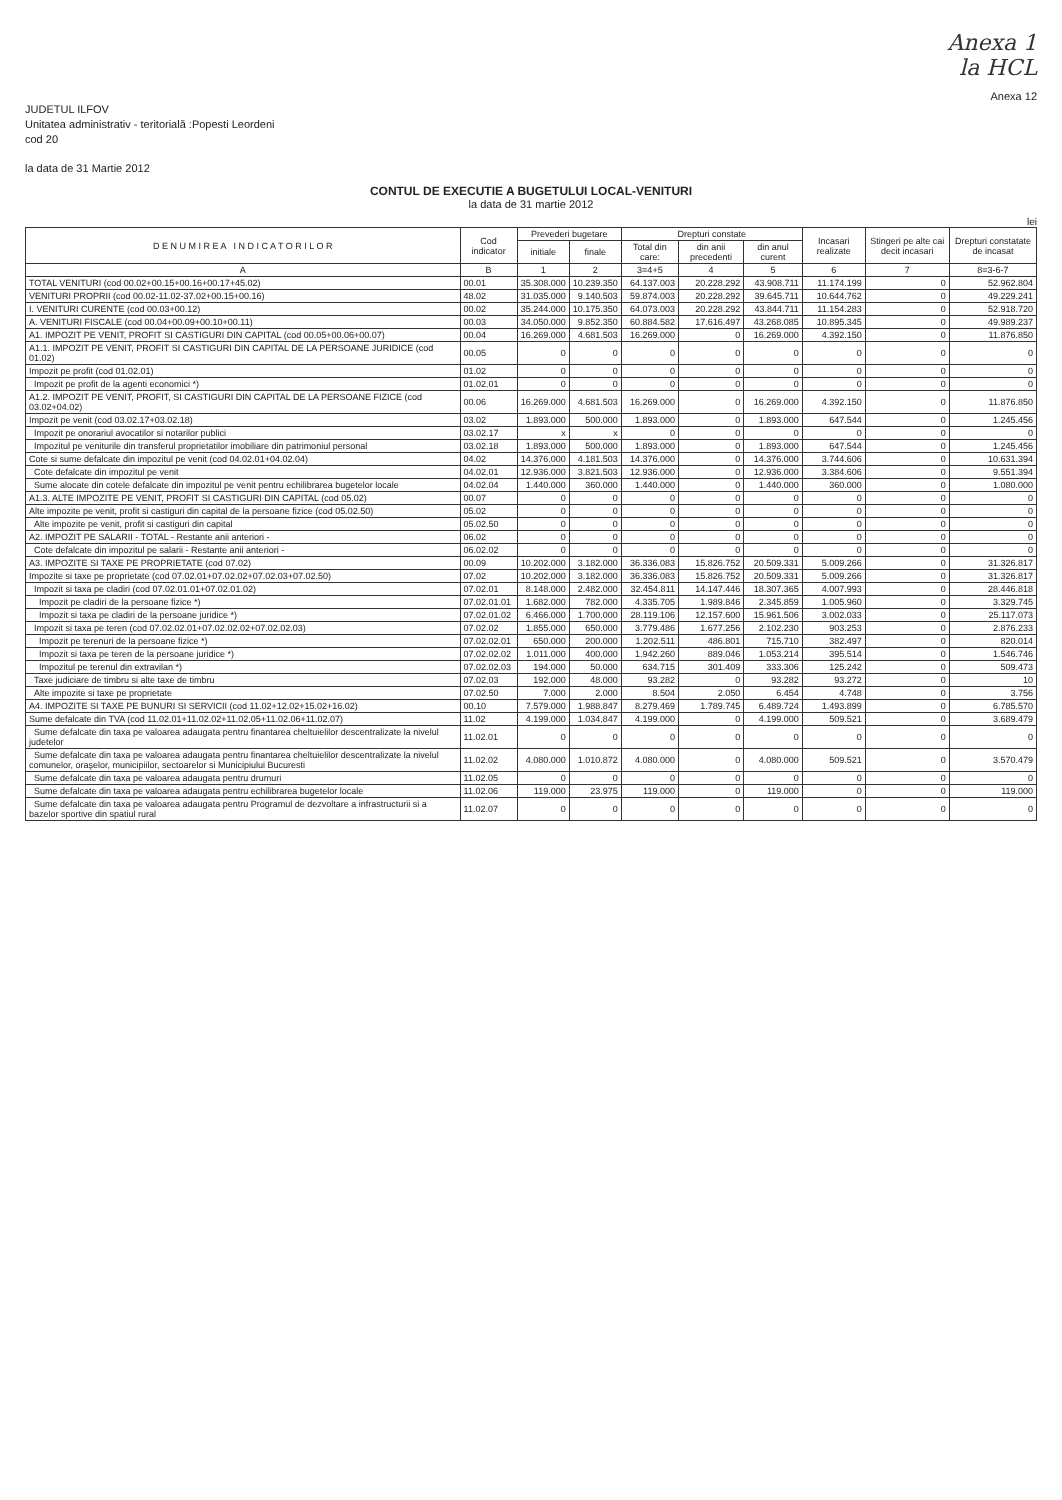Anexa 1
la HCL
Anexa 12
JUDETUL ILFOV
Unitatea administrativ - teritorială :Popesti Leordeni
cod 20
la data de 31 Martie 2012
CONTUL DE EXECUTIE A BUGETULUI LOCAL-VENITURI
la data de 31 martie 2012
lei
| D E N U M I R E A I N D I C A T O R I L O R | Cod indicator | Prevederi bugetare | | Drepturi constate | | | Incasari realizate | Stingeri pe alte cai decit incasari | Drepturi constatate de incasat |
| --- | --- | --- | --- | --- | --- | --- | --- | --- | --- |
| | | initiale | finale | Total din care: | din anii precedenti | din anul curent | | | |
| A | B | 1 | 2 | 3=4+5 | 4 | 5 | 6 | 7 | 8=3-6-7 |
| TOTAL VENITURI (cod 00.02+00.15+00.16+00.17+45.02) | 00.01 | 35.308.000 | 10.239.350 | 64.137.003 | 20.228.292 | 43.908.711 | 11.174.199 | 0 | 52.962.804 |
| VENITURI PROPRII (cod 00.02-11.02-37.02+00.15+00.16) | 48.02 | 31.035.000 | 9.140.503 | 59.874.003 | 20.228.292 | 39.645.711 | 10.644.762 | 0 | 49.229.241 |
| I. VENITURI CURENTE (cod 00.03+00.12) | 00.02 | 35.244.000 | 10.175.350 | 64.073.003 | 20.228.292 | 43.844.711 | 11.154.283 | 0 | 52.918.720 |
| A. VENITURI FISCALE (cod 00.04+00.09+00.10+00.11) | 00.03 | 34.050.000 | 9.852.350 | 60.884.582 | 17.616.497 | 43.268.085 | 10.895.345 | 0 | 49.989.237 |
| A1. IMPOZIT PE VENIT, PROFIT SI CASTIGURI DIN CAPITAL (cod 00.05+00.06+00.07) | 00.04 | 16.269.000 | 4.681.503 | 16.269.000 | 0 | 16.269.000 | 4.392.150 | 0 | 11.876.850 |
| A1.1. IMPOZIT PE VENIT, PROFIT SI CASTIGURI DIN CAPITAL DE LA PERSOANE JURIDICE (cod 01.02) | 00.05 | 0 | 0 | 0 | 0 | 0 | 0 | 0 | 0 |
| Impozit pe profit (cod 01.02.01) | 01.02 | 0 | 0 | 0 | 0 | 0 | 0 | 0 | 0 |
| Impozit pe profit de la agenti economici *) | 01.02.01 | 0 | 0 | 0 | 0 | 0 | 0 | 0 | 0 |
| A1.2. IMPOZIT PE VENIT, PROFIT, SI CASTIGURI DIN CAPITAL DE LA PERSOANE FIZICE (cod 03.02+04.02) | 00.06 | 16.269.000 | 4.681.503 | 16.269.000 | 0 | 16.269.000 | 4.392.150 | 0 | 11.876.850 |
| Impozit pe venit (cod 03.02.17+03.02.18) | 03.02 | 1.893.000 | 500.000 | 1.893.000 | 0 | 1.893.000 | 647.544 | 0 | 1.245.456 |
| Impozit pe onorariul avocatilor si notarilor publici | 03.02.17 | x | x | 0 | 0 | 0 | 0 | 0 | 0 |
| Impozitul pe veniturile din transferul proprietatilor imobiliare din patrimoniul personal | 03.02.18 | 1.893.000 | 500.000 | 1.893.000 | 0 | 1.893.000 | 647.544 | 0 | 1.245.456 |
| Cote si sume defalcate din impozitul pe venit (cod 04.02.01+04.02.04) | 04.02 | 14.376.000 | 4.181.503 | 14.376.000 | 0 | 14.376.000 | 3.744.606 | 0 | 10.631.394 |
| Cote defalcate din impozitul pe venit | 04.02.01 | 12.936.000 | 3.821.503 | 12.936.000 | 0 | 12.936.000 | 3.384.606 | 0 | 9.551.394 |
| Sume alocate din cotele defalcate din impozitul pe venit pentru echilibrarea bugetelor locale | 04.02.04 | 1.440.000 | 360.000 | 1.440.000 | 0 | 1.440.000 | 360.000 | 0 | 1.080.000 |
| A1.3. ALTE IMPOZITE PE VENIT, PROFIT SI CASTIGURI DIN CAPITAL (cod 05.02) | 00.07 | 0 | 0 | 0 | 0 | 0 | 0 | 0 | 0 |
| Alte impozite pe venit, profit si castiguri din capital de la persoane fizice (cod 05.02.50) | 05.02 | 0 | 0 | 0 | 0 | 0 | 0 | 0 | 0 |
| Alte impozite pe venit, profit si castiguri din capital | 05.02.50 | 0 | 0 | 0 | 0 | 0 | 0 | 0 | 0 |
| A2. IMPOZIT PE SALARII - TOTAL - Restante anii anteriori - | 06.02 | 0 | 0 | 0 | 0 | 0 | 0 | 0 | 0 |
| Cote defalcate din impozitul pe salarii - Restante anii anteriori - | 06.02.02 | 0 | 0 | 0 | 0 | 0 | 0 | 0 | 0 |
| A3. IMPOZITE SI TAXE PE PROPRIETATE (cod 07.02) | 00.09 | 10.202.000 | 3.182.000 | 36.336.083 | 15.826.752 | 20.509.331 | 5.009.266 | 0 | 31.326.817 |
| Impozite si taxe pe proprietate (cod 07.02.01+07.02.02+07.02.03+07.02.50) | 07.02 | 10.202.000 | 3.182.000 | 36.336.083 | 15.826.752 | 20.509.331 | 5.009.266 | 0 | 31.326.817 |
| Impozit si taxa pe cladiri (cod 07.02.01.01+07.02.01.02) | 07.02.01 | 8.148.000 | 2.482.000 | 32.454.811 | 14.147.446 | 18.307.365 | 4.007.993 | 0 | 28.446.818 |
| Impozit pe cladiri de la persoane fizice *) | 07.02.01.01 | 1.682.000 | 782.000 | 4.335.705 | 1.989.846 | 2.345.859 | 1.005.960 | 0 | 3.329.745 |
| Impozit si taxa pe cladiri de la persoane juridice *) | 07.02.01.02 | 6.466.000 | 1.700.000 | 28.119.106 | 12.157.600 | 15.961.506 | 3.002.033 | 0 | 25.117.073 |
| Impozit si taxa pe teren (cod 07.02.02.01+07.02.02.02+07.02.02.03) | 07.02.02 | 1.855.000 | 650.000 | 3.779.486 | 1.677.256 | 2.102.230 | 903.253 | 0 | 2.876.233 |
| Impozit pe terenuri de la persoane fizice *) | 07.02.02.01 | 650.000 | 200.000 | 1.202.511 | 486.801 | 715.710 | 382.497 | 0 | 820.014 |
| Impozit si taxa pe teren de la persoane juridice *) | 07.02.02.02 | 1.011.000 | 400.000 | 1.942.260 | 889.046 | 1.053.214 | 395.514 | 0 | 1.546.746 |
| Impozitul pe terenul din extravilan *) | 07.02.02.03 | 194.000 | 50.000 | 634.715 | 301.409 | 333.306 | 125.242 | 0 | 509.473 |
| Taxe judiciare de timbru si alte taxe de timbru | 07.02.03 | 192.000 | 48.000 | 93.282 | 0 | 93.282 | 93.272 | 0 | 10 |
| Alte impozite si taxe pe proprietate | 07.02.50 | 7.000 | 2.000 | 8.504 | 2.050 | 6.454 | 4.748 | 0 | 3.756 |
| A4. IMPOZITE SI TAXE PE BUNURI SI SERVICII (cod 11.02+12.02+15.02+16.02) | 00.10 | 7.579.000 | 1.988.847 | 8.279.469 | 1.789.745 | 6.489.724 | 1.493.899 | 0 | 6.785.570 |
| Sume defalcate din TVA (cod 11.02.01+11.02.02+11.02.05+11.02.06+11.02.07) | 11.02 | 4.199.000 | 1.034.847 | 4.199.000 | 0 | 4.199.000 | 509.521 | 0 | 3.689.479 |
| Sume defalcate din taxa pe valoarea adaugata pentru finantarea cheltuielilor descentralizate la nivelul judetelor | 11.02.01 | 0 | 0 | 0 | 0 | 0 | 0 | 0 | 0 |
| Sume defalcate din taxa pe valoarea adaugata pentru finantarea cheltuielilor descentralizate la nivelul comunelor, oraşelor, municipiilor, sectoarelor si Municipiului Bucuresti | 11.02.02 | 4.080.000 | 1.010.872 | 4.080.000 | 0 | 4.080.000 | 509.521 | 0 | 3.570.479 |
| Sume defalcate din taxa pe valoarea adaugata pentru drumuri | 11.02.05 | 0 | 0 | 0 | 0 | 0 | 0 | 0 | 0 |
| Sume defalcate din taxa pe valoarea adaugata pentru echilibrarea bugetelor locale | 11.02.06 | 119.000 | 23.975 | 119.000 | 0 | 119.000 | 0 | 0 | 119.000 |
| Sume defalcate din taxa pe valoarea adaugata pentru Programul de dezvoltare a infrastructurii si a bazelor sportive din spatiul rural | 11.02.07 | 0 | 0 | 0 | 0 | 0 | 0 | 0 | 0 |